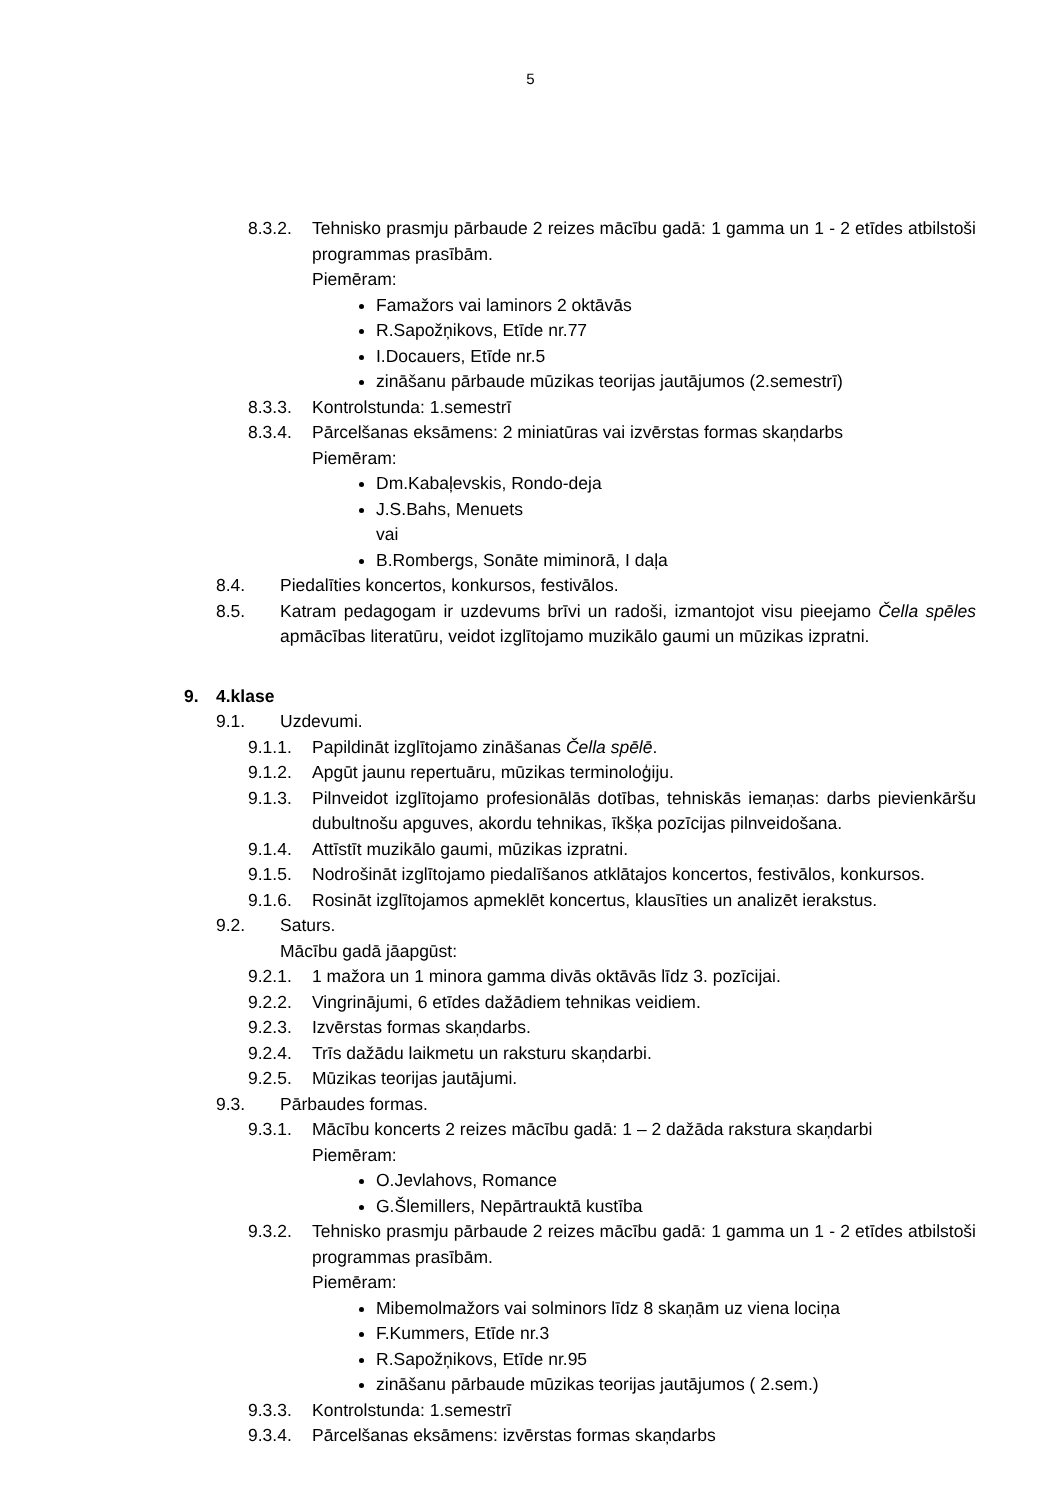5
8.3.2. Tehnisko prasmju pārbaude 2 reizes mācību gadā: 1 gamma un 1 - 2 etīdes atbilstoši programmas prasībām.
Piemēram:
Famažors vai laminors 2 oktāvās
R.Sapožņikovs, Etīde nr.77
I.Docauers, Etīde nr.5
zināšanu pārbaude mūzikas teorijas jautājumos (2.semestrī)
8.3.3. Kontrolstunda: 1.semestrī
8.3.4. Pārcelšanas eksāmens: 2 miniatūras vai izvērstas formas skaņdarbs
Piemēram:
Dm.Kabaļevskis, Rondo-deja
J.S.Bahs, Menuets
vai
B.Rombergs, Sonāte miminorā, I daļa
8.4. Piedalīties koncertos, konkursos, festivālos.
8.5. Katram pedagogam ir uzdevums brīvi un radoši, izmantojot visu pieejamo Čella spēles apmācības literatūru, veidot izglītojamo muzikālo gaumi un mūzikas izpratni.
9. 4.klase
9.1. Uzdevumi.
9.1.1. Papildināt izglītojamo zināšanas Čella spēlē.
9.1.2. Apgūt jaunu repertuāru, mūzikas terminoloģiju.
9.1.3. Pilnveidot izglītojamo profesionālās dotības, tehniskās iemaņas: darbs pievienkāršu dubultnošu apguves, akordu tehnikas, īkšķa pozīcijas pilnveidošana.
9.1.4. Attīstīt muzikālo gaumi, mūzikas izpratni.
9.1.5. Nodrošināt izglītojamo piedalīšanos atklātajos koncertos, festivālos, konkursos.
9.1.6. Rosināt izglītojamos apmeklēt koncertus, klausīties un analizēt ierakstus.
9.2. Saturs.
Mācību gadā jāapgūst:
9.2.1. 1 mažora un 1 minora gamma divās oktāvās līdz 3. pozīcijai.
9.2.2. Vingrinājumi, 6 etīdes dažādiem tehnikas veidiem.
9.2.3. Izvērstas formas skaņdarbs.
9.2.4. Trīs dažādu laikmetu un raksturu skaņdarbi.
9.2.5. Mūzikas teorijas jautājumi.
9.3. Pārbaudes formas.
9.3.1. Mācību koncerts 2 reizes mācību gadā: 1 – 2 dažāda rakstura skaņdarbi
Piemēram:
O.Jevlahovs, Romance
G.Šlemillers, Nepārtrauktā kustība
9.3.2. Tehnisko prasmju pārbaude 2 reizes mācību gadā: 1 gamma un 1 - 2 etīdes atbilstoši programmas prasībām.
Piemēram:
Mibemolmažors vai solminors līdz 8 skaņām uz viena lociņa
F.Kummers, Etīde nr.3
R.Sapožņikovs, Etīde nr.95
zināšanu pārbaude mūzikas teorijas jautājumos ( 2.sem.)
9.3.3. Kontrolstunda: 1.semestrī
9.3.4. Pārcelšanas eksāmens: izvērstas formas skaņdarbs